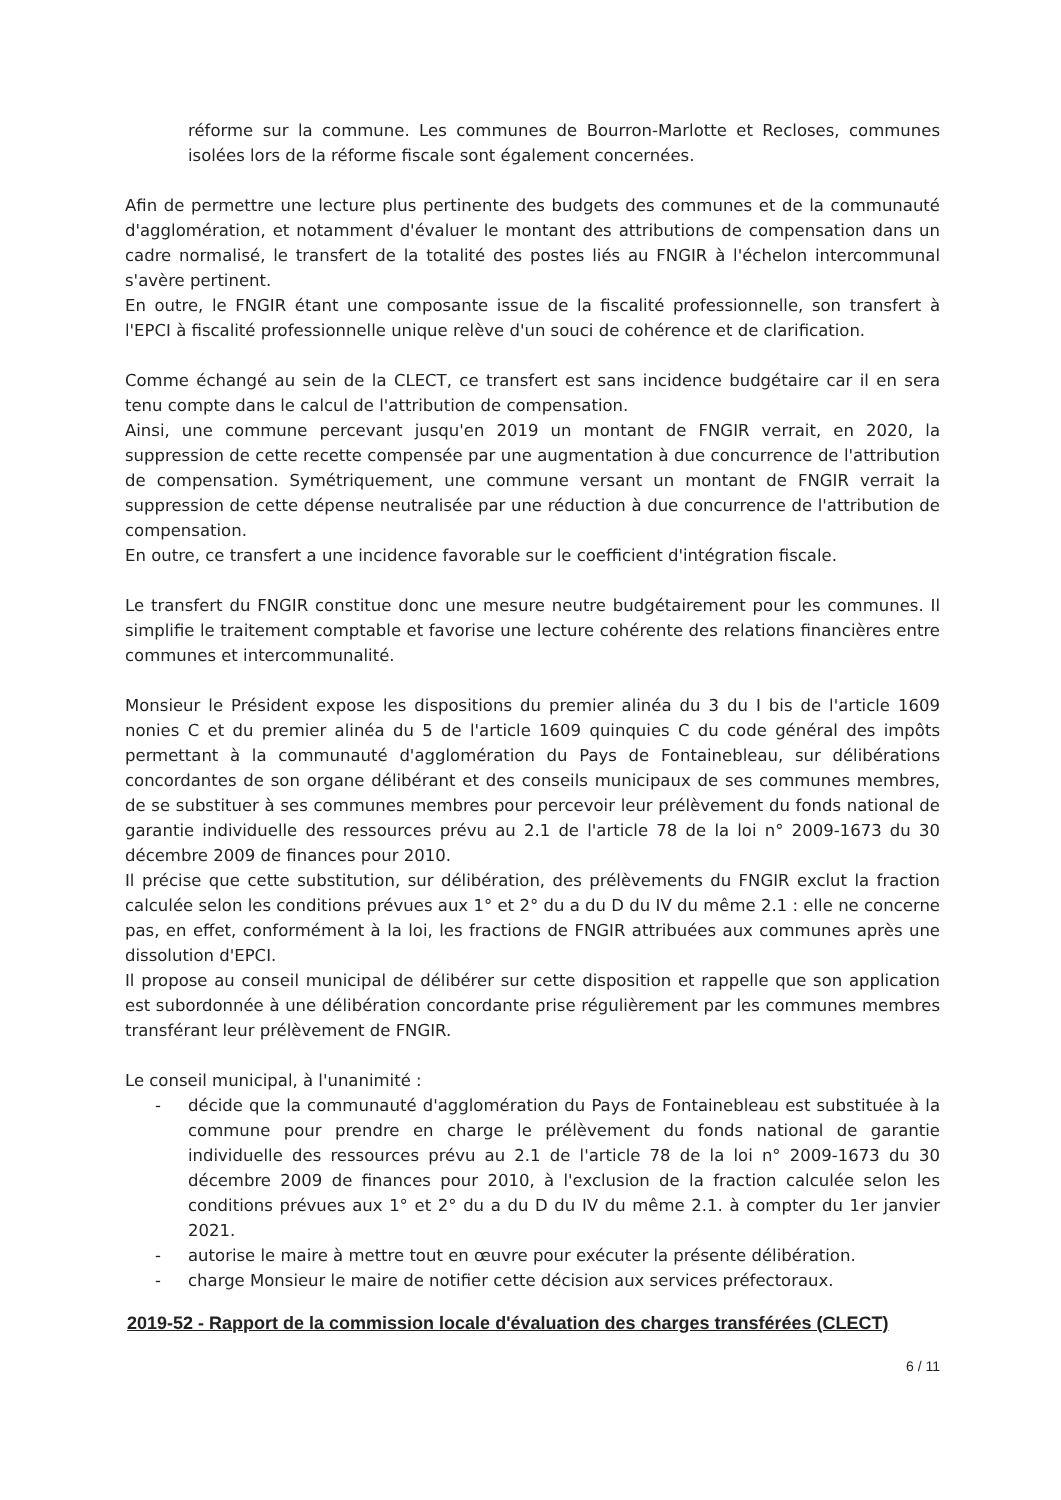réforme sur la commune. Les communes de Bourron-Marlotte et Recloses, communes isolées lors de la réforme fiscale sont également concernées.
Afin de permettre une lecture plus pertinente des budgets des communes et de la communauté d'agglomération, et notamment d'évaluer le montant des attributions de compensation dans un cadre normalisé, le transfert de la totalité des postes liés au FNGIR à l'échelon intercommunal s'avère pertinent.
En outre, le FNGIR étant une composante issue de la fiscalité professionnelle, son transfert à l'EPCI à fiscalité professionnelle unique relève d'un souci de cohérence et de clarification.
Comme échangé au sein de la CLECT, ce transfert est sans incidence budgétaire car il en sera tenu compte dans le calcul de l'attribution de compensation.
Ainsi, une commune percevant jusqu'en 2019 un montant de FNGIR verrait, en 2020, la suppression de cette recette compensée par une augmentation à due concurrence de l'attribution de compensation. Symétriquement, une commune versant un montant de FNGIR verrait la suppression de cette dépense neutralisée par une réduction à due concurrence de l'attribution de compensation.
En outre, ce transfert a une incidence favorable sur le coefficient d'intégration fiscale.
Le transfert du FNGIR constitue donc une mesure neutre budgétairement pour les communes. Il simplifie le traitement comptable et favorise une lecture cohérente des relations financières entre communes et intercommunalité.
Monsieur le Président expose les dispositions du premier alinéa du 3 du I bis de l'article 1609 nonies C et du premier alinéa du 5 de l'article 1609 quinquies C du code général des impôts permettant à la communauté d'agglomération du Pays de Fontainebleau, sur délibérations concordantes de son organe délibérant et des conseils municipaux de ses communes membres, de se substituer à ses communes membres pour percevoir leur prélèvement du fonds national de garantie individuelle des ressources prévu au 2.1 de l'article 78 de la loi n° 2009-1673 du 30 décembre 2009 de finances pour 2010.
Il précise que cette substitution, sur délibération, des prélèvements du FNGIR exclut la fraction calculée selon les conditions prévues aux 1° et 2° du a du D du IV du même 2.1 : elle ne concerne pas, en effet, conformément à la loi, les fractions de FNGIR attribuées aux communes après une dissolution d'EPCI.
Il propose au conseil municipal de délibérer sur cette disposition et rappelle que son application est subordonnée à une délibération concordante prise régulièrement par les communes membres transférant leur prélèvement de FNGIR.
Le conseil municipal, à l'unanimité :
- décide que la communauté d'agglomération du Pays de Fontainebleau est substituée à la commune pour prendre en charge le prélèvement du fonds national de garantie individuelle des ressources prévu au 2.1 de l'article 78 de la loi n° 2009-1673 du 30 décembre 2009 de finances pour 2010, à l'exclusion de la fraction calculée selon les conditions prévues aux 1° et 2° du a du D du IV du même 2.1. à compter du 1er janvier 2021.
- autorise le maire à mettre tout en œuvre pour exécuter la présente délibération.
- charge Monsieur le maire de notifier cette décision aux services préfectoraux.
2019-52 - Rapport de la commission locale d'évaluation des charges transférées (CLECT)
6 / 11